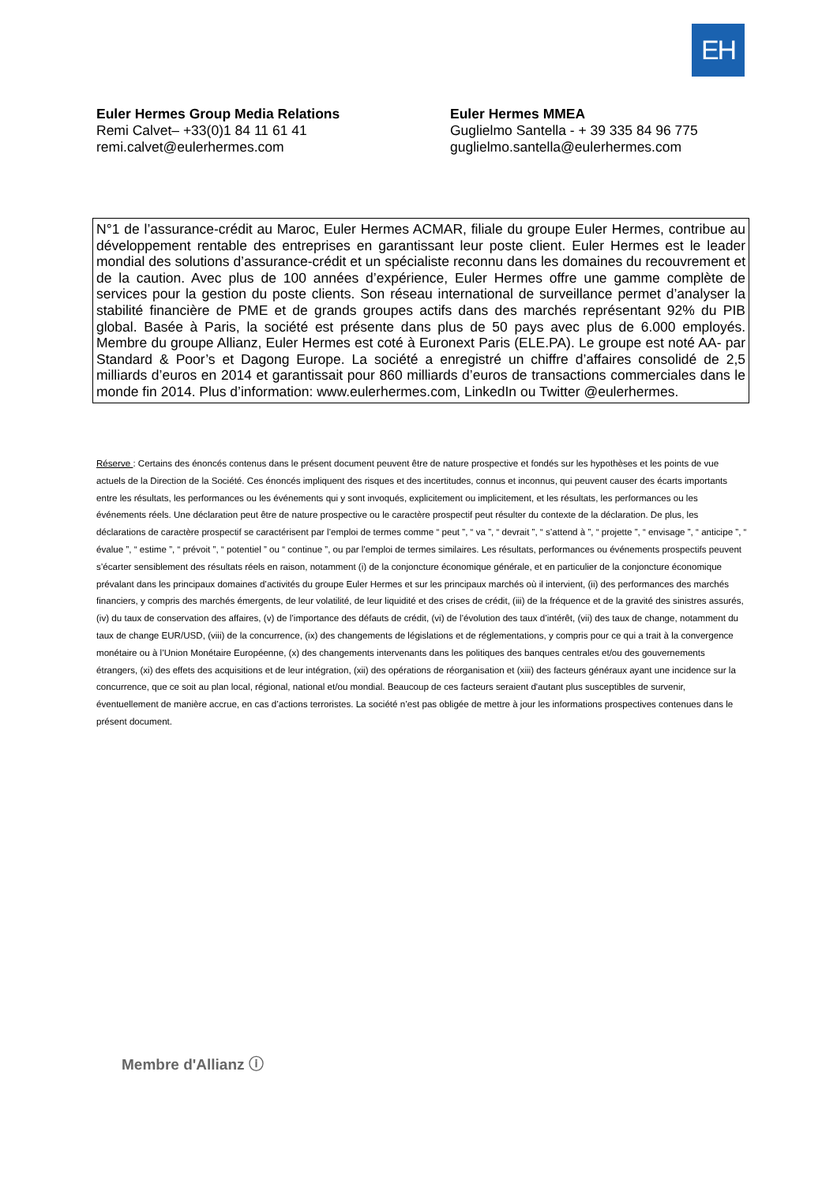EH
Euler Hermes Group Media Relations
Remi Calvet– +33(0)1 84 11 61 41
remi.calvet@eulerhermes.com
Euler Hermes MMEA
Guglielmo Santella - + 39 335 84 96 775
guglielmo.santella@eulerhermes.com
N°1 de l’assurance-crédit au Maroc, Euler Hermes ACMAR, filiale du groupe Euler Hermes, contribue au développement rentable des entreprises en garantissant leur poste client. Euler Hermes est le leader mondial des solutions d’assurance-crédit et un spécialiste reconnu dans les domaines du recouvrement et de la caution. Avec plus de 100 années d’expérience, Euler Hermes offre une gamme complète de services pour la gestion du poste clients. Son réseau international de surveillance permet d’analyser la stabilité financière de PME et de grands groupes actifs dans des marchés représentant 92% du PIB global. Basée à Paris, la société est présente dans plus de 50 pays avec plus de 6.000 employés. Membre du groupe Allianz, Euler Hermes est coté à Euronext Paris (ELE.PA). Le groupe est noté AA- par Standard & Poor’s et Dagong Europe. La société a enregistré un chiffre d’affaires consolidé de 2,5 milliards d’euros en 2014 et garantissait pour 860 milliards d’euros de transactions commerciales dans le monde fin 2014. Plus d’information: www.eulerhermes.com, LinkedIn ou Twitter @eulerhermes.
Réserve : Certains des énoncés contenus dans le présent document peuvent être de nature prospective et fondés sur les hypothèses et les points de vue actuels de la Direction de la Société. Ces énoncés impliquent des risques et des incertitudes, connus et inconnus, qui peuvent causer des écarts importants entre les résultats, les performances ou les événements qui y sont invoqués, explicitement ou implicitement, et les résultats, les performances ou les événements réels. Une déclaration peut être de nature prospective ou le caractère prospectif peut résulter du contexte de la déclaration. De plus, les déclarations de caractère prospectif se caractérisent par l’emploi de termes comme “ peut ”, “ va ”, “ devrait ”, “ s’attend à ”, “ projette ”, “ envisage ”, “ anticipe ”, “ évalue ”, “ estime ”, “ prévoit ”, “ potentiel ” ou “ continue ”, ou par l’emploi de termes similaires. Les résultats, performances ou événements prospectifs peuvent s’écarter sensiblement des résultats réels en raison, notamment (i) de la conjoncture économique générale, et en particulier de la conjoncture économique prévalant dans les principaux domaines d’activités du groupe Euler Hermes et sur les principaux marchés où il intervient, (ii) des performances des marchés financiers, y compris des marchés émergents, de leur volatilité, de leur liquidité et des crises de crédit, (iii) de la fréquence et de la gravité des sinistres assurés, (iv) du taux de conservation des affaires, (v) de l’importance des défauts de crédit, (vi) de l’évolution des taux d’intérêt, (vii) des taux de change, notamment du taux de change EUR/USD, (viii) de la concurrence, (ix) des changements de législations et de réglementations, y compris pour ce qui a trait à la convergence monétaire ou à l’Union Monétaire Européenne, (x) des changements intervenants dans les politiques des banques centrales et/ou des gouvernements étrangers, (xi) des effets des acquisitions et de leur intégration, (xii) des opérations de réorganisation et (xiii) des facteurs généraux ayant une incidence sur la concurrence, que ce soit au plan local, régional, national et/ou mondial. Beaucoup de ces facteurs seraient d'autant plus susceptibles de survenir, éventuellement de manière accrue, en cas d’actions terroristes. La société n’est pas obligée de mettre à jour les informations prospectives contenues dans le présent document.
Membre d'Allianz ⓘ